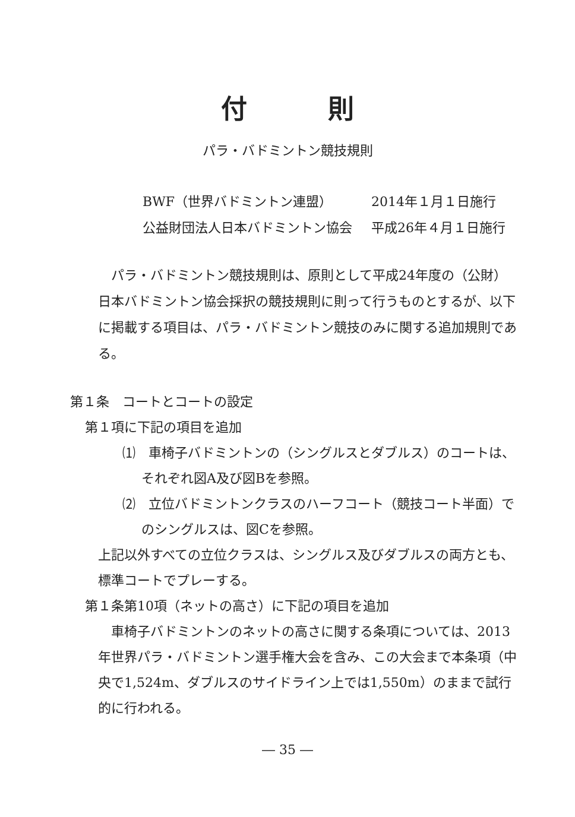付 則
パラ・バドミントン競技規則
BWF（世界バドミントン連盟） 2014年１月１日施行
公益財団法人日本バドミントン協会 平成26年４月１日施行
　パラ・バドミントン競技規則は、原則として平成24年度の（公財）日本バドミントン協会採択の競技規則に則って行うものとするが、以下に掲載する項目は、パラ・バドミントン競技のみに関する追加規則である。
第１条　コートとコートの設定
第１項に下記の項目を追加
⑴　車椅子バドミントンの（シングルスとダブルス）のコートは、それぞれ図A及び図Bを参照。
⑵　立位バドミントンクラスのハーフコート（競技コート半面）でのシングルスは、図Cを参照。
上記以外すべての立位クラスは、シングルス及びダブルスの両方とも、標準コートでプレーする。
第１条第10項（ネットの高さ）に下記の項目を追加
　車椅子バドミントンのネットの高さに関する条項については、2013年世界パラ・バドミントン選手権大会を含み、この大会まで本条項（中央で1,524m、ダブルスのサイドライン上では1,550m）のままで試行的に行われる。
― 35 ―